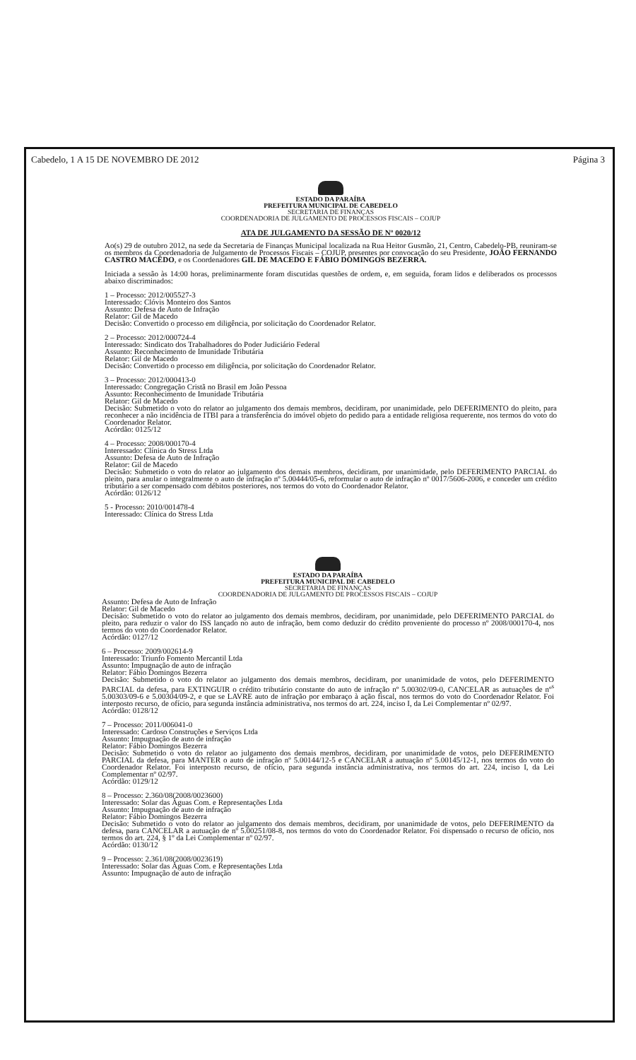Cabedelo, 1 A 15 DE NOVEMBRO DE 2012 Página 3
ESTADO DA PARAÍBA
PREFEITURA MUNICIPAL DE CABEDELO
SECRETARIA DE FINANÇAS
COORDENADORIA DE JULGAMENTO DE PROCESSOS FISCAIS – COJUP
ATA DE JULGAMENTO DA SESSÃO DE Nº 0020/12
Ao(s) 29 de outubro 2012, na sede da Secretaria de Finanças Municipal localizada na Rua Heitor Gusmão, 21, Centro, Cabedelo-PB, reuniram-se os membros da Coordenadoria de Julgamento de Processos Fiscais – COJUP, presentes por convocação do seu Presidente, JOÃO FERNANDO CASTRO MACÊDO, e os Coordenadores GIL DE MACEDO E FÁBIO DOMINGOS BEZERRA.
Iniciada a sessão às 14:00 horas, preliminarmente foram discutidas questões de ordem, e, em seguida, foram lidos e deliberados os processos abaixo discriminados:
1 – Processo: 2012/005527-3
Interessado: Clóvis Monteiro dos Santos
Assunto: Defesa de Auto de Infração
Relator: Gil de Macedo
Decisão: Convertido o processo em diligência, por solicitação do Coordenador Relator.
2 – Processo: 2012/000724-4
Interessado: Sindicato dos Trabalhadores do Poder Judiciário Federal
Assunto: Reconhecimento de Imunidade Tributária
Relator: Gil de Macedo
Decisão: Convertido o processo em diligência, por solicitação do Coordenador Relator.
3 – Processo: 2012/000413-0
Interessado: Congregação Cristã no Brasil em João Pessoa
Assunto: Reconhecimento de Imunidade Tributária
Relator: Gil de Macedo
Decisão: Submetido o voto do relator ao julgamento dos demais membros, decidiram, por unanimidade, pelo DEFERIMENTO do pleito, para reconhecer a não incidência de ITBI para a transferência do imóvel objeto do pedido para a entidade religiosa requerente, nos termos do voto do Coordenador Relator.
Acórdão: 0125/12
4 – Processo: 2008/000170-4
Interessado: Clínica do Stress Ltda
Assunto: Defesa de Auto de Infração
Relator: Gil de Macedo
Decisão: Submetido o voto do relator ao julgamento dos demais membros, decidiram, por unanimidade, pelo DEFERIMENTO PARCIAL do pleito, para anular o integralmente o auto de infração nº 5.00444/05-6, reformular o auto de infração nº 0017/5606-2006, e conceder um crédito tributário a ser compensado com débitos posteriores, nos termos do voto do Coordenador Relator.
Acórdão: 0126/12
5 - Processo: 2010/001478-4
Interessado: Clínica do Stress Ltda
ESTADO DA PARAÍBA
PREFEITURA MUNICIPAL DE CABEDELO
SECRETARIA DE FINANÇAS
COORDENADORIA DE JULGAMENTO DE PROCESSOS FISCAIS – COJUP
Assunto: Defesa de Auto de Infração
Relator: Gil de Macedo
Decisão: Submetido o voto do relator ao julgamento dos demais membros, decidiram, por unanimidade, pelo DEFERIMENTO PARCIAL do pleito, para reduzir o valor do ISS lançado no auto de infração, bem como deduzir do crédito proveniente do processo nº 2008/000170-4, nos termos do voto do Coordenador Relator.
Acórdão: 0127/12
6 – Processo: 2009/002614-9
Interessado: Triunfo Fomento Mercantil Ltda
Assunto: Impugnação de auto de infração
Relator: Fábio Domingos Bezerra
Decisão: Submetido o voto do relator ao julgamento dos demais membros, decidiram, por unanimidade de votos, pelo DEFERIMENTO PARCIAL da defesa, para EXTINGUIR o crédito tributário constante do auto de infração nº 5.00302/09-0, CANCELAR as autuações de nº<sup>s</sup> 5.00303/09-6 e 5.00304/09-2, e que se LAVRE auto de infração por embaraço à ação fiscal, nos termos do voto do Coordenador Relator. Foi interposto recurso, de ofício, para segunda instância administrativa, nos termos do art. 224, inciso I, da Lei Complementar nº 02/97.
Acórdão: 0128/12
7 – Processo: 2011/006041-0
Interessado: Cardoso Construções e Serviços Ltda
Assunto: Impugnação de auto de infração
Relator: Fábio Domingos Bezerra
Decisão: Submetido o voto do relator ao julgamento dos demais membros, decidiram, por unanimidade de votos, pelo DEFERIMENTO PARCIAL da defesa, para MANTER o auto de infração nº 5.00144/12-5 e CANCELAR a autuação nº 5.00145/12-1, nos termos do voto do Coordenador Relator. Foi interposto recurso, de ofício, para segunda instância administrativa, nos termos do art. 224, inciso I, da Lei Complementar nº 02/97.
Acórdão: 0129/12
8 – Processo: 2.360/08(2008/0023600)
Interessado: Solar das Águas Com. e Representações Ltda
Assunto: Impugnação de auto de infração
Relator: Fábio Domingos Bezerra
Decisão: Submetido o voto do relator ao julgamento dos demais membros, decidiram, por unanimidade de votos, pelo DEFERIMENTO da defesa, para CANCELAR a autuação de nº 5.00251/08-8, nos termos do voto do Coordenador Relator. Foi dispensado o recurso de ofício, nos termos do art. 224, § 1º da Lei Complementar nº 02/97.
Acórdão: 0130/12
9 – Processo: 2.361/08(2008/0023619)
Interessado: Solar das Águas Com. e Representações Ltda
Assunto: Impugnação de auto de infração